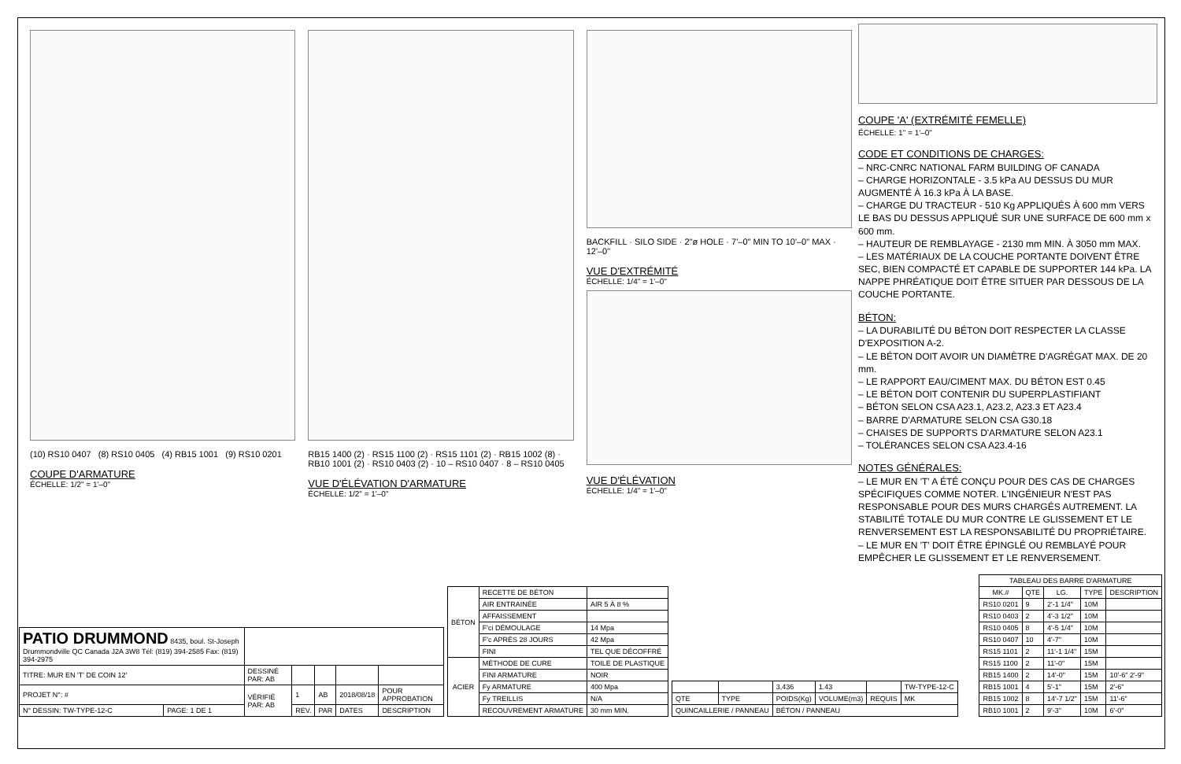(10) RS10 0407 (8) RS10 0405 (4) RB15 1001 (9) RS10 0201
COUPE D'ARMATURE
ÉCHELLE: 1/2" = 1'–0"
RB15 1400 (2) · RS15 1100 (2) · RS15 1101 (2) · RB15 1002 (8) · RB10 1001 (2) · RS10 0403 (2) · 10 – RS10 0407 · 8 – RS10 0405
VUE D'ÉLÉVATION D'ARMATURE
ÉCHELLE: 1/2" = 1'–0"
BACKFILL · SILO SIDE · 2"ø HOLE · 7'–0" MIN TO 10'–0" MAX · 12'–0"
VUE D'EXTRÉMITÉ
ÉCHELLE: 1/4" = 1'–0"
VUE D'ÉLÉVATION
ÉCHELLE: 1/4" = 1'–0"
COUPE 'A' (EXTRÉMITÉ FEMELLE)
ÉCHELLE: 1" = 1'–0"
CODE ET CONDITIONS DE CHARGES:
– NRC-CNRC NATIONAL FARM BUILDING OF CANADA
– CHARGE HORIZONTALE - 3.5 kPa AU DESSUS DU MUR AUGMENTÉ À 16.3 kPa À LA BASE.
– CHARGE DU TRACTEUR - 510 Kg APPLIQUÉS À 600 mm VERS LE BAS DU DESSUS APPLIQUÉ SUR UNE SURFACE DE 600 mm x 600 mm.
– HAUTEUR DE REMBLAYAGE - 2130 mm MIN. À 3050 mm MAX.
– LES MATÉRIAUX DE LA COUCHE PORTANTE DOIVENT ÊTRE SEC, BIEN COMPACTÉ ET CAPABLE DE SUPPORTER 144 kPa. LA NAPPE PHRÉATIQUE DOIT ÊTRE SITUER PAR DESSOUS DE LA COUCHE PORTANTE.
BÉTON:
– LA DURABILITÉ DU BÉTON DOIT RESPECTER LA CLASSE D'EXPOSITION A-2.
– LE BÉTON DOIT AVOIR UN DIAMÈTRE D'AGRÉGAT MAX. DE 20 mm.
– LE RAPPORT EAU/CIMENT MAX. DU BÉTON EST 0.45
– LE BÉTON DOIT CONTENIR DU SUPERPLASTIFIANT
– BÉTON SELON CSA A23.1, A23.2, A23.3 ET A23.4
– BARRE D'ARMATURE SELON CSA G30.18
– CHAISES DE SUPPORTS D'ARMATURE SELON A23.1
– TOLÉRANCES SELON CSA A23.4-16
NOTES GÉNÉRALES:
– LE MUR EN 'T' A ÉTÉ CONÇU POUR DES CAS DE CHARGES SPÉCIFIQUES COMME NOTER. L'INGÉNIEUR N'EST PAS RESPONSABLE POUR DES MURS CHARGÉS AUTREMENT. LA STABILITÉ TOTALE DU MUR CONTRE LE GLISSEMENT ET LE RENVERSEMENT EST LA RESPONSABILITÉ DU PROPRIÉTAIRE.
– LE MUR EN 'T' DOIT ÊTRE ÉPINGLÉ OU REMBLAYÉ POUR EMPÊCHER LE GLISSEMENT ET LE RENVERSEMENT.
| PATIO DRUMMOND 8435, boul. St-Joseph Drummondville QC Canada J2A 3W8 Tél: (819) 394-2585 Fax: (819) 394-2975 | | | | | | |
| TITRE: MUR EN 'T' DE COIN 12' | | DESSINÉ PAR: AB | | | | |
| PROJET N°: # | | VÉRIFIÉ PAR: AB | 1 | AB | 2018/08/18 | POUR APPROBATION |
| N° DESSIN: TW-TYPE-12-C | PAGE: 1 DE 1 | | REV. | PAR | DATES | DESCRIPTION |
| BÉTON | RECETTE DE BÉTON | |
| | AIR ENTRAINÉE | AIR 5 À 8 % |
| | AFFAISSEMENT | |
| | F'ci DÉMOULAGE | 14 Mpa |
| | F'c APRÈS 28 JOURS | 42 Mpa |
| | FINI | TEL QUE DÉCOFFRÉ |
| ACIER | MÉTHODE DE CURE | TOILE DE PLASTIQUE |
| | FINI ARMATURE | NOIR |
| | Fy ARMATURE | 400 Mpa |
| | Fy TREILLIS | N/A |
| | RECOUVREMENT ARMATURE | 30 mm MIN. |
| | | 3,436 | 1.43 | | TW-TYPE-12-C |
| QTE | TYPE | POIDS(Kg) | VOLUME(m3) | REQUIS | MK |
| QUINCAILLERIE / PANNEAU | | BÉTON / PANNEAU | | | |
| TABLEAU DES BARRE D'ARMATURE | | | | |
| --- | --- | --- | --- | --- |
| MK.# | QTE | LG. | TYPE | DESCRIPTION |
| RS10 0201 | 9 | 2'-1 1/4" | 10M | |
| RS10 0403 | 2 | 4'-3 1/2" | 10M | |
| RS10 0405 | 8 | 4'-5 1/4" | 10M | |
| RS10 0407 | 10 | 4'-7" | 10M | |
| RS15 1101 | 2 | 11'-1 1/4" | 15M | |
| RS15 1100 | 2 | 11'-0" | 15M | |
| RB15 1400 | 2 | 14'-0" | 15M | 10'-6" 2'-9" |
| RB15 1001 | 4 | 5'-1" | 15M | 2'-6" |
| RB15 1002 | 8 | 14'-7 1/2" | 15M | 11'-6" |
| RB10 1001 | 2 | 9'-3" | 10M | 6'-0" |